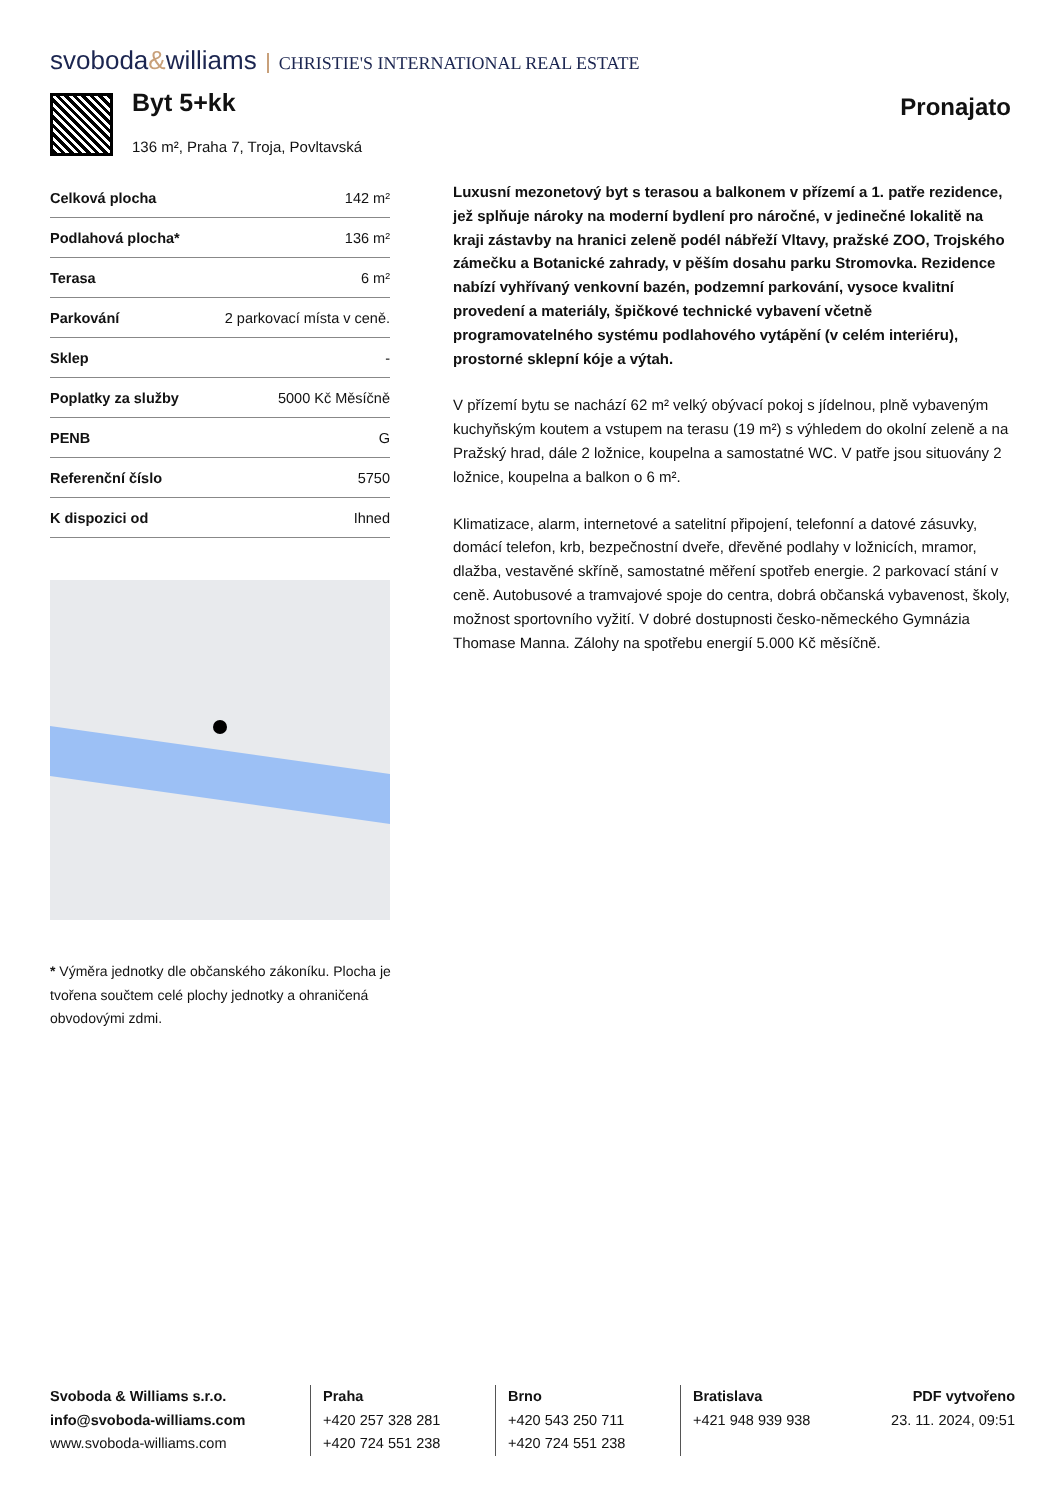svoboda&williams CHRISTIE'S INTERNATIONAL REAL ESTATE
Byt 5+kk
136 m², Praha 7, Troja, Povltavská
Pronajato
| Celková plocha | 142 m² |
| Podlahová plocha* | 136 m² |
| Terasa | 6 m² |
| Parkování | 2 parkovací místa v ceně. |
| Sklep | - |
| Poplatky za služby | 5000 Kč Měsíčně |
| PENB | G |
| Referenční číslo | 5750 |
| K dispozici od | Ihned |
* Výměra jednotky dle občanského zákoníku. Plocha je tvořena součtem celé plochy jednotky a ohraničená obvodovými zdmi.
Luxusní mezonetový byt s terasou a balkonem v přízemí a 1. patře rezidence, jež splňuje nároky na moderní bydlení pro náročné, v jedinečné lokalitě na kraji zástavby na hranici zeleně podél nábřeží Vltavy, pražské ZOO, Trojského zámečku a Botanické zahrady, v pěším dosahu parku Stromovka. Rezidence nabízí vyhřívaný venkovní bazén, podzemní parkování, vysoce kvalitní provedení a materiály, špičkové technické vybavení včetně programovatelného systému podlahového vytápění (v celém interiéru), prostorné sklepní kóje a výtah.
V přízemí bytu se nachází 62 m² velký obývací pokoj s jídelnou, plně vybaveným kuchyňským koutem a vstupem na terasu (19 m²) s výhledem do okolní zeleně a na Pražský hrad, dále 2 ložnice, koupelna a samostatné WC. V patře jsou situovány 2 ložnice, koupelna a balkon o 6 m².
Klimatizace, alarm, internetové a satelitní připojení, telefonní a datové zásuvky, domácí telefon, krb, bezpečnostní dveře, dřevěné podlahy v ložnicích, mramor, dlažba, vestavěné skříně, samostatné měření spotřeb energie. 2 parkovací stání v ceně. Autobusové a tramvajové spoje do centra, dobrá občanská vybavenost, školy, možnost sportovního vyžití. V dobré dostupnosti česko-německého Gymnázia Thomase Manna. Zálohy na spotřebu energií 5.000 Kč měsíčně.
Svoboda & Williams s.r.o.
info@svoboda-williams.com
www.svoboda-williams.com
Praha
+420 257 328 281
+420 724 551 238
Brno
+420 543 250 711
+420 724 551 238
Bratislava
+421 948 939 938
PDF vytvořeno
23. 11. 2024, 09:51